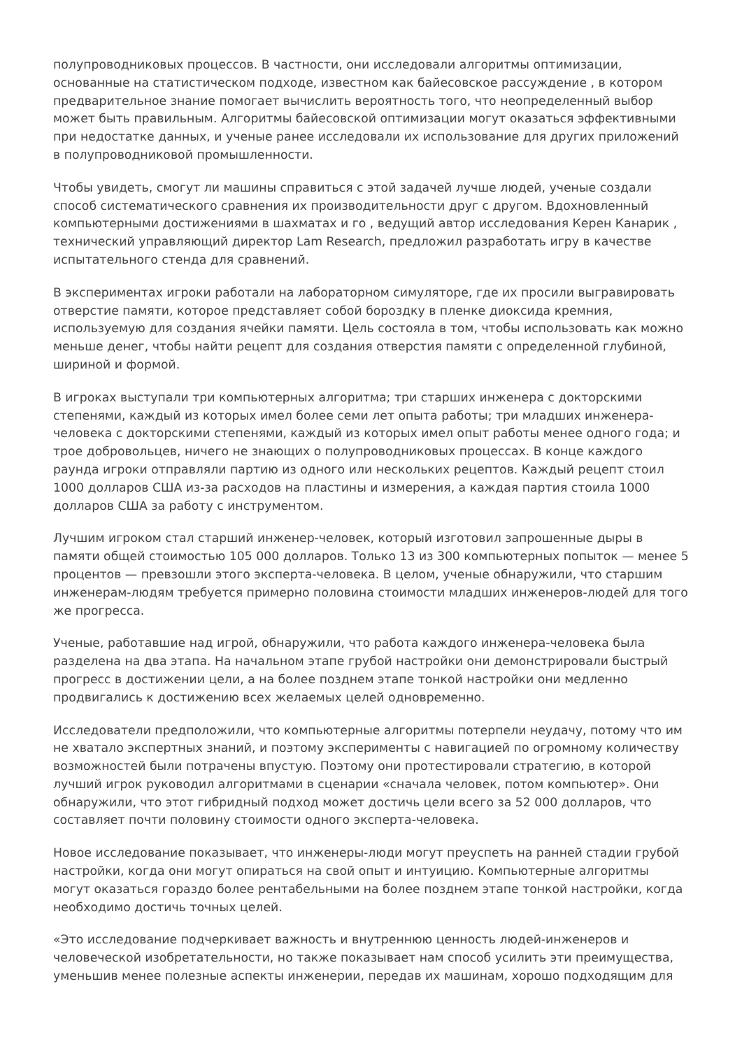полупроводниковых процессов. В частности, они исследовали алгоритмы оптимизации, основанные на статистическом подходе, известном как байесовское рассуждение , в котором предварительное знание помогает вычислить вероятность того, что неопределенный выбор может быть правильным. Алгоритмы байесовской оптимизации могут оказаться эффективными при недостатке данных, и ученые ранее исследовали их использование для других приложений в полупроводниковой промышленности.
Чтобы увидеть, смогут ли машины справиться с этой задачей лучше людей, ученые создали способ систематического сравнения их производительности друг с другом. Вдохновленный компьютерными достижениями в шахматах и го , ведущий автор исследования Керен Канарик , технический управляющий директор Lam Research, предложил разработать игру в качестве испытательного стенда для сравнений.
В экспериментах игроки работали на лабораторном симуляторе, где их просили выгравировать отверстие памяти, которое представляет собой бороздку в пленке диоксида кремния, используемую для создания ячейки памяти. Цель состояла в том, чтобы использовать как можно меньше денег, чтобы найти рецепт для создания отверстия памяти с определенной глубиной, шириной и формой.
В игроках выступали три компьютерных алгоритма; три старших инженера с докторскими степенями, каждый из которых имел более семи лет опыта работы; три младших инженера-человека с докторскими степенями, каждый из которых имел опыт работы менее одного года; и трое добровольцев, ничего не знающих о полупроводниковых процессах. В конце каждого раунда игроки отправляли партию из одного или нескольких рецептов. Каждый рецепт стоил 1000 долларов США из-за расходов на пластины и измерения, а каждая партия стоила 1000 долларов США за работу с инструментом.
Лучшим игроком стал старший инженер-человек, который изготовил запрошенные дыры в памяти общей стоимостью 105 000 долларов. Только 13 из 300 компьютерных попыток — менее 5 процентов — превзошли этого эксперта-человека. В целом, ученые обнаружили, что старшим инженерам-людям требуется примерно половина стоимости младших инженеров-людей для того же прогресса.
Ученые, работавшие над игрой, обнаружили, что работа каждого инженера-человека была разделена на два этапа. На начальном этапе грубой настройки они демонстрировали быстрый прогресс в достижении цели, а на более позднем этапе тонкой настройки они медленно продвигались к достижению всех желаемых целей одновременно.
Исследователи предположили, что компьютерные алгоритмы потерпели неудачу, потому что им не хватало экспертных знаний, и поэтому эксперименты с навигацией по огромному количеству возможностей были потрачены впустую. Поэтому они протестировали стратегию, в которой лучший игрок руководил алгоритмами в сценарии «сначала человек, потом компьютер». Они обнаружили, что этот гибридный подход может достичь цели всего за 52 000 долларов, что составляет почти половину стоимости одного эксперта-человека.
Новое исследование показывает, что инженеры-люди могут преуспеть на ранней стадии грубой настройки, когда они могут опираться на свой опыт и интуицию. Компьютерные алгоритмы могут оказаться гораздо более рентабельными на более позднем этапе тонкой настройки, когда необходимо достичь точных целей.
«Это исследование подчеркивает важность и внутреннюю ценность людей-инженеров и человеческой изобретательности, но также показывает нам способ усилить эти преимущества, уменьшив менее полезные аспекты инженерии, передав их машинам, хорошо подходящим для